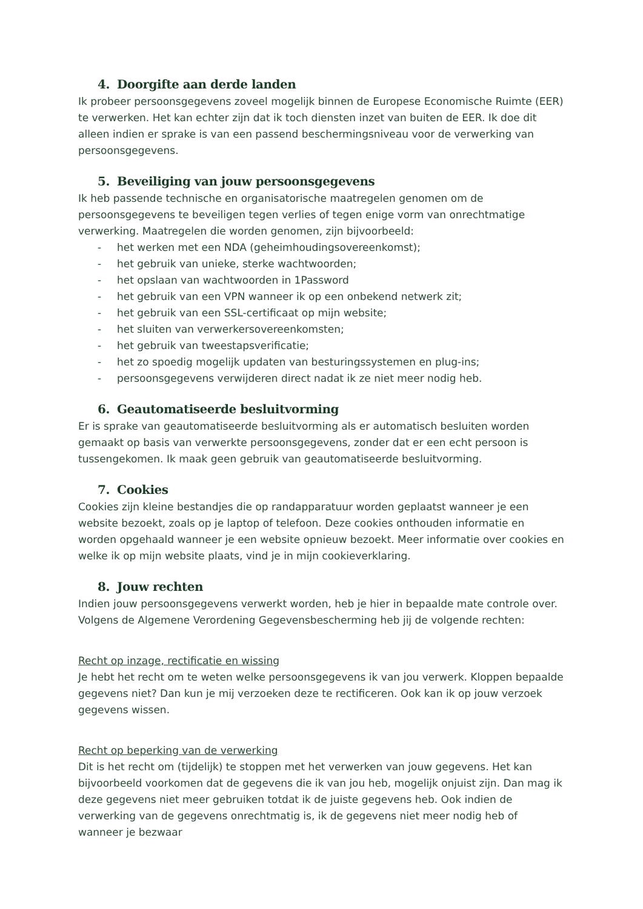4. Doorgifte aan derde landen
Ik probeer persoonsgegevens zoveel mogelijk binnen de Europese Economische Ruimte (EER) te verwerken. Het kan echter zijn dat ik toch diensten inzet van buiten de EER. Ik doe dit alleen indien er sprake is van een passend beschermingsniveau voor de verwerking van persoonsgegevens.
5. Beveiliging van jouw persoonsgegevens
Ik heb passende technische en organisatorische maatregelen genomen om de persoonsgegevens te beveiligen tegen verlies of tegen enige vorm van onrechtmatige verwerking. Maatregelen die worden genomen, zijn bijvoorbeeld:
- het werken met een NDA (geheimhoudingsovereenkomst);
- het gebruik van unieke, sterke wachtwoorden;
- het opslaan van wachtwoorden in 1Password
- het gebruik van een VPN wanneer ik op een onbekend netwerk zit;
- het gebruik van een SSL-certificaat op mijn website;
- het sluiten van verwerkersovereenkomsten;
- het gebruik van tweestapsverificatie;
- het zo spoedig mogelijk updaten van besturingssystemen en plug-ins;
- persoonsgegevens verwijderen direct nadat ik ze niet meer nodig heb.
6. Geautomatiseerde besluitvorming
Er is sprake van geautomatiseerde besluitvorming als er automatisch besluiten worden gemaakt op basis van verwerkte persoonsgegevens, zonder dat er een echt persoon is tussengekomen. Ik maak geen gebruik van geautomatiseerde besluitvorming.
7. Cookies
Cookies zijn kleine bestandjes die op randapparatuur worden geplaatst wanneer je een website bezoekt, zoals op je laptop of telefoon. Deze cookies onthouden informatie en worden opgehaald wanneer je een website opnieuw bezoekt. Meer informatie over cookies en welke ik op mijn website plaats, vind je in mijn cookieverklaring.
8. Jouw rechten
Indien jouw persoonsgegevens verwerkt worden, heb je hier in bepaalde mate controle over. Volgens de Algemene Verordening Gegevensbescherming heb jij de volgende rechten:
Recht op inzage, rectificatie en wissing
Je hebt het recht om te weten welke persoonsgegevens ik van jou verwerk. Kloppen bepaalde gegevens niet? Dan kun je mij verzoeken deze te rectificeren. Ook kan ik op jouw verzoek gegevens wissen.
Recht op beperking van de verwerking
Dit is het recht om (tijdelijk) te stoppen met het verwerken van jouw gegevens. Het kan bijvoorbeeld voorkomen dat de gegevens die ik van jou heb, mogelijk onjuist zijn. Dan mag ik deze gegevens niet meer gebruiken totdat ik de juiste gegevens heb. Ook indien de verwerking van de gegevens onrechtmatig is, ik de gegevens niet meer nodig heb of wanneer je bezwaar